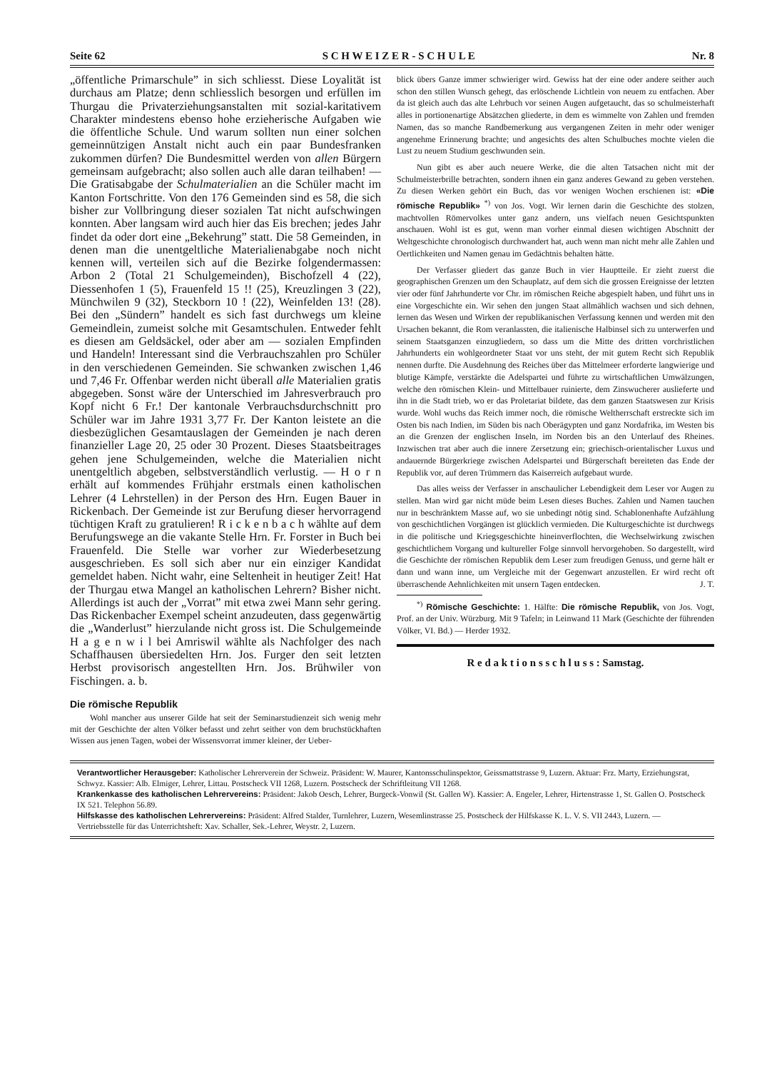Seite 62 S C H W E I Z E R - S C H U L E Nr. 8
„öffentliche Primarschule” in sich schliesst. Diese Loyalität ist durchaus am Platze; denn schliesslich besorgen und erfüllen im Thurgau die Privaterziehungsanstalten mit sozial-karitativem Charakter mindestens ebenso hohe erzieherische Aufgaben wie die öffentliche Schule. Und warum sollten nun einer solchen gemeinnützigen Anstalt nicht auch ein paar Bundesfranken zukommen dürfen? Die Bundesmittel werden von allen Bürgern gemeinsam aufgebracht; also sollen auch alle daran teilhaben! — Die Gratisabgabe der Schulmaterialien an die Schüler macht im Kanton Fortschritte. Von den 176 Gemeinden sind es 58, die sich bisher zur Vollbringung dieser sozialen Tat nicht aufschwingen konnten. Aber langsam wird auch hier das Eis brechen; jedes Jahr findet da oder dort eine „Bekehrung” statt. Die 58 Gemeinden, in denen man die unentgeltliche Materialienabgabe noch nicht kennen will, verteilen sich auf die Bezirke folgendermassen: Arbon 2 (Total 21 Schulgemeinden), Bischofzell 4 (22), Diessenhofen 1 (5), Frauenfeld 15 !! (25), Kreuzlingen 3 (22), Münchwilen 9 (32), Steckborn 10 ! (22), Weinfelden 13! (28). Bei den „Sündern” handelt es sich fast durchwegs um kleine Gemeindlein, zumeist solche mit Gesamtschulen. Entweder fehlt es diesen am Geldsäckel, oder aber am — sozialen Empfinden und Handeln! Interessant sind die Verbrauchszahlen pro Schüler in den verschiedenen Gemeinden. Sie schwanken zwischen 1,46 und 7,46 Fr. Offenbar werden nicht überall alle Materialien gratis abgegeben. Sonst wäre der Unterschied im Jahresverbrauch pro Kopf nicht 6 Fr.! Der kantonale Verbrauchsdurchschnitt pro Schüler war im Jahre 1931 3,77 Fr. Der Kanton leistete an die diesbezüglichen Gesamtauslagen der Gemeinden je nach deren finanzieller Lage 20, 25 oder 30 Prozent. Dieses Staatsbeitrages gehen jene Schulgemeinden, welche die Materialien nicht unentgeltlich abgeben, selbstverständlich verlustig. — H o r n erhält auf kommendes Frühjahr erstmals einen katholischen Lehrer (4 Lehrstellen) in der Person des Hrn. Eugen Bauer in Rickenbach. Der Gemeinde ist zur Berufung dieser hervorragend tüchtigen Kraft zu gratulieren! R i c k e n b a c h wählte auf dem Berufungswege an die vakante Stelle Hrn. Fr. Forster in Buch bei Frauenfeld. Die Stelle war vorher zur Wiederbesetzung ausgeschrieben. Es soll sich aber nur ein einziger Kandidat gemeldet haben. Nicht wahr, eine Seltenheit in heutiger Zeit! Hat der Thurgau etwa Mangel an katholischen Lehrern? Bisher nicht. Allerdings ist auch der „Vorrat” mit etwa zwei Mann sehr gering. Das Rickenbacher Exempel scheint anzudeuten, dass gegenwärtig die „Wanderlust” hierzulande nicht gross ist. Die Schulgemeinde H a g e n w i l bei Amriswil wählte als Nachfolger des nach Schaffhausen übersiedelten Hrn. Jos. Furger den seit letzten Herbst provisorisch angestellten Hrn. Jos. Brühwiler von Fischingen. a. b.
Die römische Republik
Wohl mancher aus unserer Gilde hat seit der Seminarstudienzeit sich wenig mehr mit der Geschichte der alten Völker befasst und zehrt seither von dem bruchstückhaften Wissen aus jenen Tagen, wobei der Wissensvorrat immer kleiner, der Ueber-
blick übers Ganze immer schwieriger wird. Gewiss hat der eine oder andere seither auch schon den stillen Wunsch gehegt, das erlöschende Lichtlein von neuem zu entfachen. Aber da ist gleich auch das alte Lehrbuch vor seinen Augen aufgetaucht, das so schulmeisterhaft alles in portionenartige Absätzchen gliederte, in dem es wimmelte von Zahlen und fremden Namen, das so manche Randbemerkung aus vergangenen Zeiten in mehr oder weniger angenehme Erinnerung brachte; und angesichts des alten Schulbuches mochte vielen die Lust zu neuem Studium geschwunden sein.
Nun gibt es aber auch neuere Werke, die die alten Tatsachen nicht mit der Schulmeisterbrille betrachten, sondern ihnen ein ganz anderes Gewand zu geben verstehen. Zu diesen Werken gehört ein Buch, das vor wenigen Wochen erschienen ist: «Die römische Republik» <sup>*)</sup> von Jos. Vogt. Wir lernen darin die Geschichte des stolzen, machtvollen Römervolkes unter ganz andern, uns vielfach neuen Gesichtspunkten anschauen. Wohl ist es gut, wenn man vorher einmal diesen wichtigen Abschnitt der Weltgeschichte chronologisch durchwandert hat, auch wenn man nicht mehr alle Zahlen und Oertlichkeiten und Namen genau im Gedächtnis behalten hätte.
Der Verfasser gliedert das ganze Buch in vier Hauptteile. Er zieht zuerst die geographischen Grenzen um den Schauplatz, auf dem sich die grossen Ereignisse der letzten vier oder fünf Jahrhunderte vor Chr. im römischen Reiche abgespielt haben, und führt uns in eine Vorgeschichte ein. Wir sehen den jungen Staat allmählich wachsen und sich dehnen, lernen das Wesen und Wirken der republikanischen Verfassung kennen und werden mit den Ursachen bekannt, die Rom veranlassten, die italienische Halbinsel sich zu unterwerfen und seinem Staatsganzen einzugliedern, so dass um die Mitte des dritten vorchristlichen Jahrhunderts ein wohlgeordneter Staat vor uns steht, der mit gutem Recht sich Republik nennen durfte. Die Ausdehnung des Reiches über das Mittelmeer erforderte langwierige und blutige Kämpfe, verstärkte die Adelspartei und führte zu wirtschaftlichen Umwälzungen, welche den römischen Klein- und Mittelbauer ruinierte, dem Zinswucherer auslieferte und ihn in die Stadt trieb, wo er das Proletariat bildete, das dem ganzen Staatswesen zur Krisis wurde. Wohl wuchs das Reich immer noch, die römische Weltherrschaft erstreckte sich im Osten bis nach Indien, im Süden bis nach Oberägypten und ganz Nordafrika, im Westen bis an die Grenzen der englischen Inseln, im Norden bis an den Unterlauf des Rheines. Inzwischen trat aber auch die innere Zersetzung ein; griechisch-orientalischer Luxus und andauernde Bürgerkriege zwischen Adelspartei und Bürgerschaft bereiteten das Ende der Republik vor, auf deren Trümmern das Kaiserreich aufgebaut wurde.
Das alles weiss der Verfasser in anschaulicher Lebendigkeit dem Leser vor Augen zu stellen. Man wird gar nicht müde beim Lesen dieses Buches. Zahlen und Namen tauchen nur in beschränktem Masse auf, wo sie unbedingt nötig sind. Schablonenhafte Aufzählung von geschichtlichen Vorgängen ist glücklich vermieden. Die Kulturgeschichte ist durchwegs in die politische und Kriegsgeschichte hineinverflochten, die Wechselwirkung zwischen geschichtlichem Vorgang und kultureller Folge sinnvoll hervorgehoben. So dargestellt, wird die Geschichte der römischen Republik dem Leser zum freudigen Genuss, und gerne hält er dann und wann inne, um Vergleiche mit der Gegenwart anzustellen. Er wird recht oft überraschende Aehnlichkeiten mit unsern Tagen entdecken. J. T.
<sup>*)</sup> Römische Geschichte: 1. Hälfte: Die römische Republik, von Jos. Vogt, Prof. an der Univ. Würzburg. Mit 9 Tafeln; in Leinwand 11 Mark (Geschichte der führenden Völker, VI. Bd.) — Herder 1932.
R e d a k t i o n s s c h l u s s : Samstag.
Verantwortlicher Herausgeber: Katholischer Lehrerverein der Schweiz. Präsident: W. Maurer, Kantonsschulinspektor, Geissmattstrasse 9, Luzern. Aktuar: Frz. Marty, Erziehungsrat, Schwyz. Kassier: Alb. Elmiger, Lehrer, Littau. Postscheck VII 1268, Luzern. Postscheck der Schriftleitung VII 1268.
Krankenkasse des katholischen Lehrervereins: Präsident: Jakob Oesch, Lehrer, Burgeck-Vonwil (St. Gallen W). Kassier: A. Engeler, Lehrer, Hirtenstrasse 1, St. Gallen O. Postscheck IX 521. Telephon 56.89.
Hilfskasse des katholischen Lehrervereins: Präsident: Alfred Stalder, Turnlehrer, Luzern, Wesemlinstrasse 25. Postscheck der Hilfskasse K. L. V. S. VII 2443, Luzern. — Vertriebsstelle für das Unterrichtsheft: Xav. Schaller, Sek.-Lehrer, Weystr. 2, Luzern.